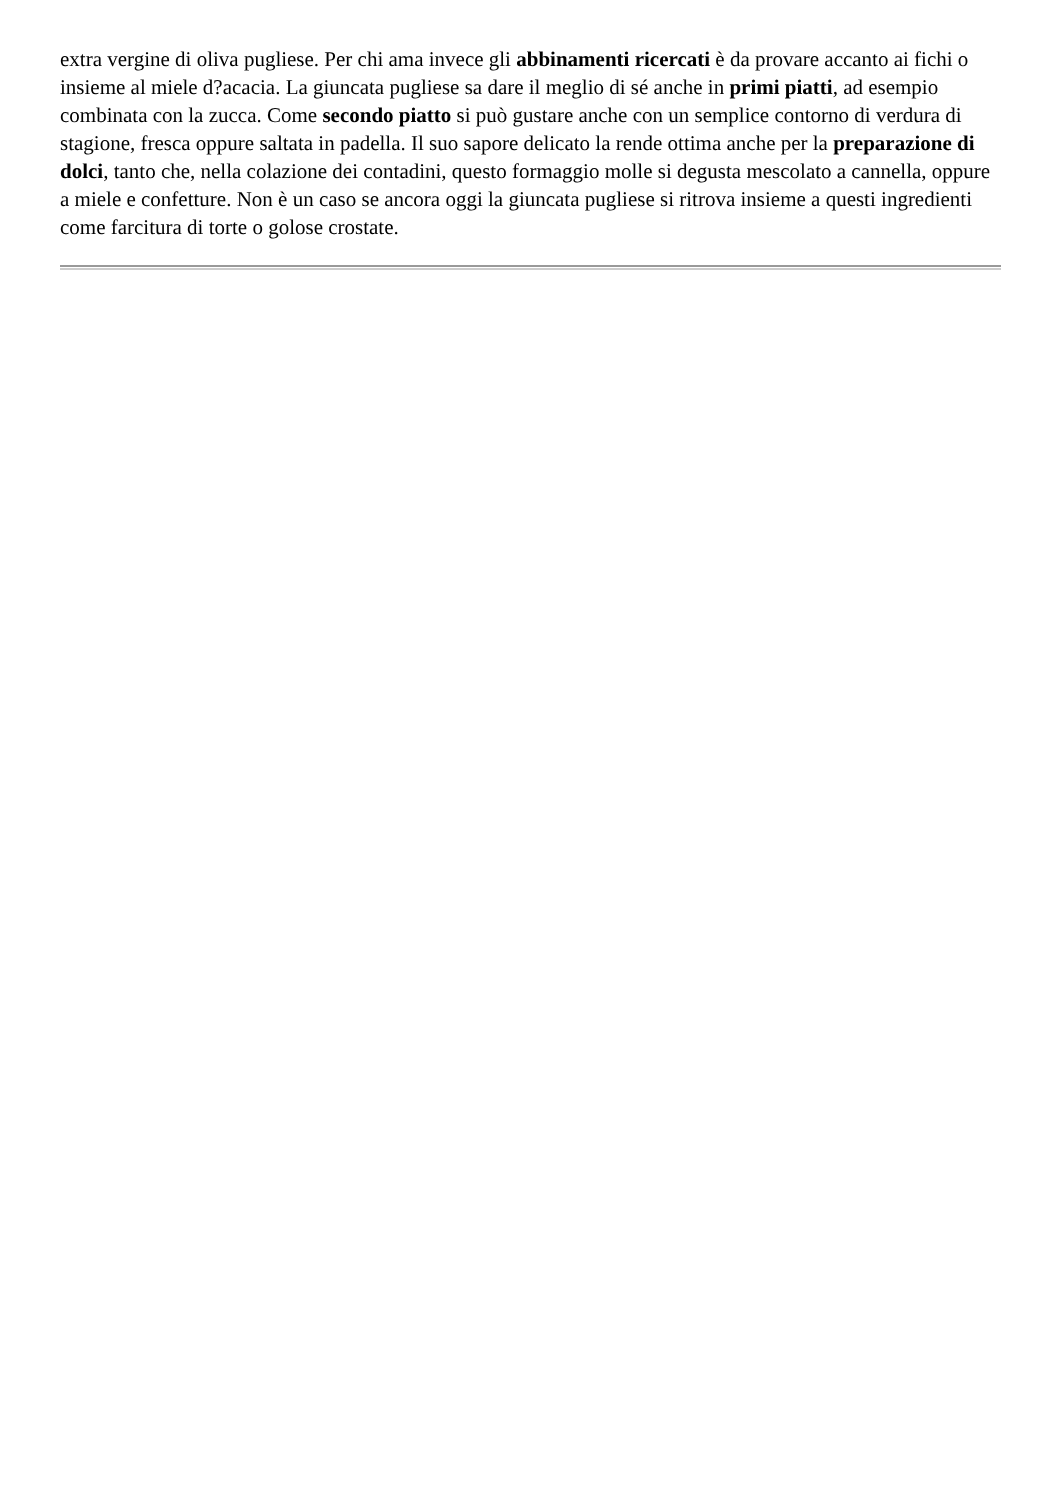extra vergine di oliva pugliese. Per chi ama invece gli abbinamenti ricercati è da provare accanto ai fichi o insieme al miele d?acacia. La giuncata pugliese sa dare il meglio di sé anche in primi piatti, ad esempio combinata con la zucca. Come secondo piatto si può gustare anche con un semplice contorno di verdura di stagione, fresca oppure saltata in padella. Il suo sapore delicato la rende ottima anche per la preparazione di dolci, tanto che, nella colazione dei contadini, questo formaggio molle si degusta mescolato a cannella, oppure a miele e confetture. Non è un caso se ancora oggi la giuncata pugliese si ritrova insieme a questi ingredienti come farcitura di torte o golose crostate.